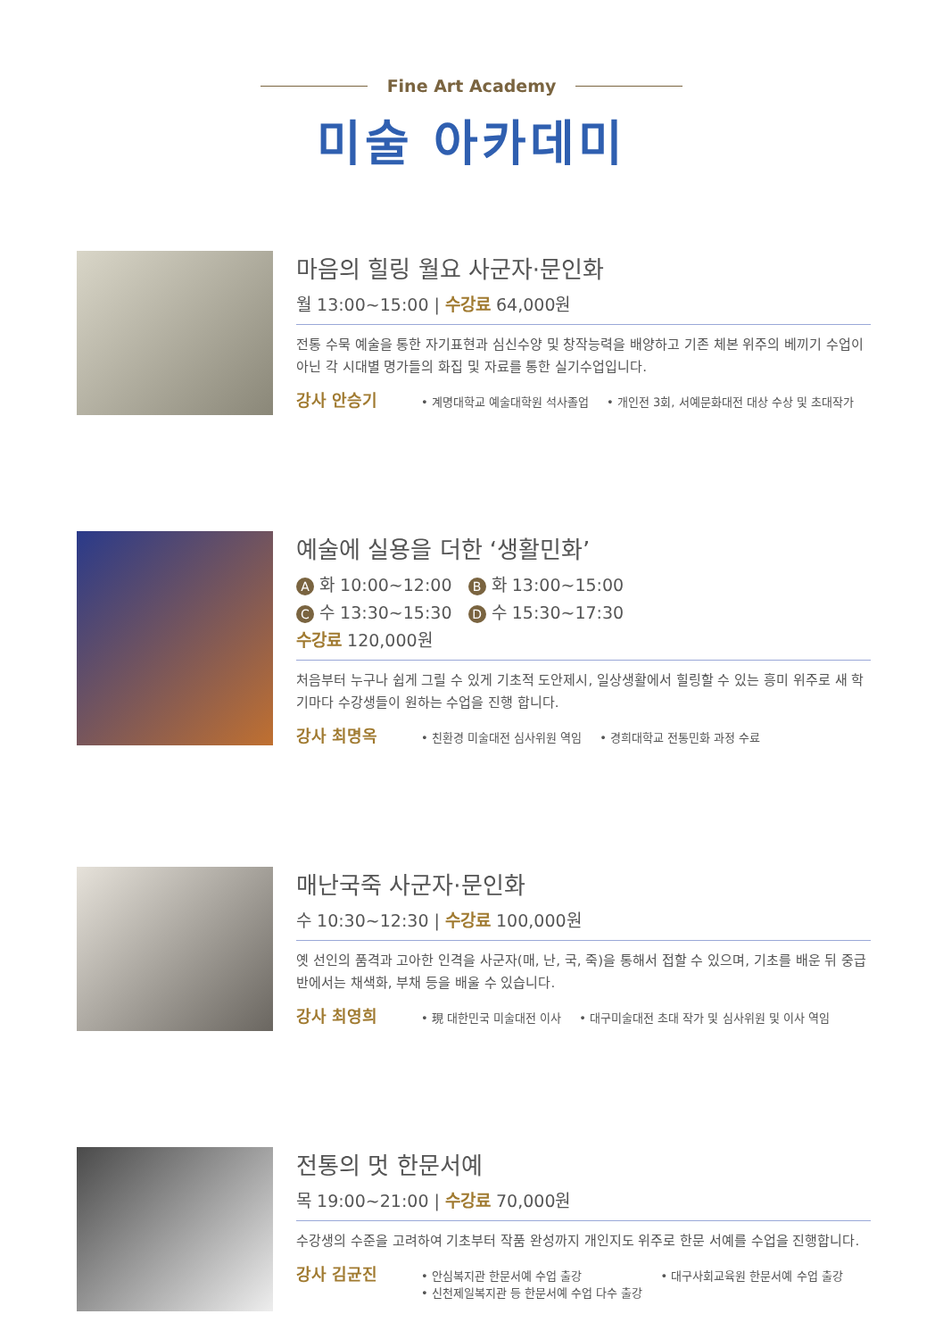Fine Art Academy
미술 아카데미
마음의 힐링 월요 사군자·문인화
월 13:00~15:00 | 수강료 64,000원
전통 수묵 예술을 통한 자기표현과 심신수양 및 창작능력을 배양하고 기존 체본 위주의 베끼기 수업이 아닌 각 시대별 명가들의 화집 및 자료를 통한 실기수업입니다.
강사 안승기 • 계명대학교 예술대학원 석사졸업 • 개인전 3회, 서예문화대전 대상 수상 및 초대작가
예술에 실용을 더한 ‘생활민화’
A 화 10:00~12:00 B 화 13:00~15:00
C 수 13:30~15:30 D 수 15:30~17:30
수강료 120,000원
처음부터 누구나 쉽게 그릴 수 있게 기초적 도안제시, 일상생활에서 힐링할 수 있는 흥미 위주로 새 학기마다 수강생들이 원하는 수업을 진행 합니다.
강사 최명옥 • 친환경 미술대전 심사위원 역임 • 경희대학교 전통민화 과정 수료
매난국죽 사군자·문인화
수 10:30~12:30 | 수강료 100,000원
옛 선인의 품격과 고아한 인격을 사군자(매, 난, 국, 죽)을 통해서 접할 수 있으며, 기초를 배운 뒤 중급반에서는 채색화, 부채 등을 배울 수 있습니다.
강사 최영희 • 現 대한민국 미술대전 이사 • 대구미술대전 초대 작가 및 심사위원 및 이사 역임
전통의 멋 한문서예
목 19:00~21:00 | 수강료 70,000원
수강생의 수준을 고려하여 기초부터 작품 완성까지 개인지도 위주로 한문 서예를 수업을 진행합니다.
강사 김균진 • 안심복지관 한문서예 수업 출강
• 신천제일복지관 등 한문서예 수업 다수 출강 • 대구사회교육원 한문서예 수업 출강